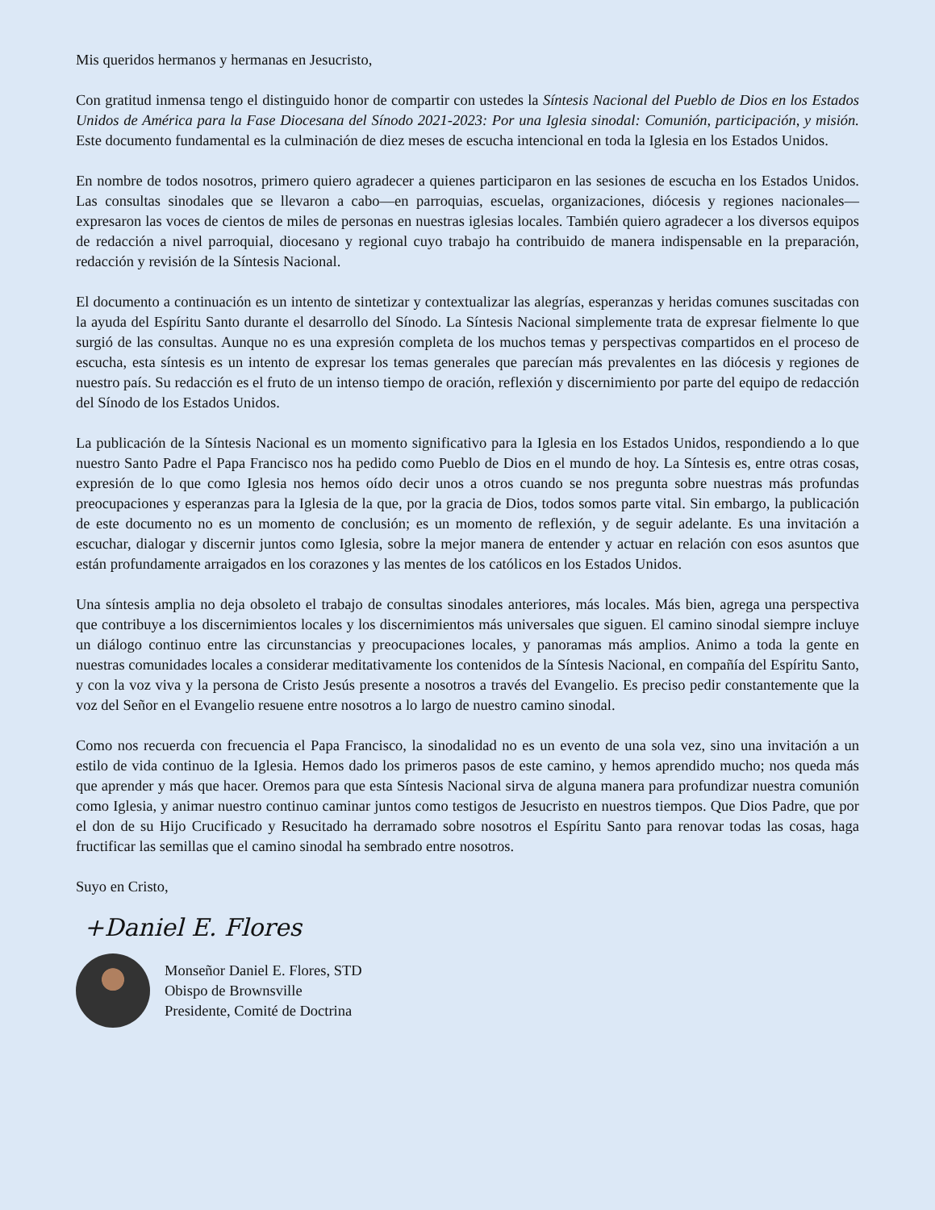Mis queridos hermanos y hermanas en Jesucristo,
Con gratitud inmensa tengo el distinguido honor de compartir con ustedes la Síntesis Nacional del Pueblo de Dios en los Estados Unidos de América para la Fase Diocesana del Sínodo 2021-2023: Por una Iglesia sinodal: Comunión, participación, y misión. Este documento fundamental es la culminación de diez meses de escucha intencional en toda la Iglesia en los Estados Unidos.
En nombre de todos nosotros, primero quiero agradecer a quienes participaron en las sesiones de escucha en los Estados Unidos. Las consultas sinodales que se llevaron a cabo—en parroquias, escuelas, organizaciones, diócesis y regiones nacionales—expresaron las voces de cientos de miles de personas en nuestras iglesias locales. También quiero agradecer a los diversos equipos de redacción a nivel parroquial, diocesano y regional cuyo trabajo ha contribuido de manera indispensable en la preparación, redacción y revisión de la Síntesis Nacional.
El documento a continuación es un intento de sintetizar y contextualizar las alegrías, esperanzas y heridas comunes suscitadas con la ayuda del Espíritu Santo durante el desarrollo del Sínodo. La Síntesis Nacional simplemente trata de expresar fielmente lo que surgió de las consultas. Aunque no es una expresión completa de los muchos temas y perspectivas compartidos en el proceso de escucha, esta síntesis es un intento de expresar los temas generales que parecían más prevalentes en las diócesis y regiones de nuestro país. Su redacción es el fruto de un intenso tiempo de oración, reflexión y discernimiento por parte del equipo de redacción del Sínodo de los Estados Unidos.
La publicación de la Síntesis Nacional es un momento significativo para la Iglesia en los Estados Unidos, respondiendo a lo que nuestro Santo Padre el Papa Francisco nos ha pedido como Pueblo de Dios en el mundo de hoy. La Síntesis es, entre otras cosas, expresión de lo que como Iglesia nos hemos oído decir unos a otros cuando se nos pregunta sobre nuestras más profundas preocupaciones y esperanzas para la Iglesia de la que, por la gracia de Dios, todos somos parte vital. Sin embargo, la publicación de este documento no es un momento de conclusión; es un momento de reflexión, y de seguir adelante. Es una invitación a escuchar, dialogar y discernir juntos como Iglesia, sobre la mejor manera de entender y actuar en relación con esos asuntos que están profundamente arraigados en los corazones y las mentes de los católicos en los Estados Unidos.
Una síntesis amplia no deja obsoleto el trabajo de consultas sinodales anteriores, más locales. Más bien, agrega una perspectiva que contribuye a los discernimientos locales y los discernimientos más universales que siguen. El camino sinodal siempre incluye un diálogo continuo entre las circunstancias y preocupaciones locales, y panoramas más amplios. Animo a toda la gente en nuestras comunidades locales a considerar meditativamente los contenidos de la Síntesis Nacional, en compañía del Espíritu Santo, y con la voz viva y la persona de Cristo Jesús presente a nosotros a través del Evangelio. Es preciso pedir constantemente que la voz del Señor en el Evangelio resuene entre nosotros a lo largo de nuestro camino sinodal.
Como nos recuerda con frecuencia el Papa Francisco, la sinodalidad no es un evento de una sola vez, sino una invitación a un estilo de vida continuo de la Iglesia. Hemos dado los primeros pasos de este camino, y hemos aprendido mucho; nos queda más que aprender y más que hacer. Oremos para que esta Síntesis Nacional sirva de alguna manera para profundizar nuestra comunión como Iglesia, y animar nuestro continuo caminar juntos como testigos de Jesucristo en nuestros tiempos. Que Dios Padre, que por el don de su Hijo Crucificado y Resucitado ha derramado sobre nosotros el Espíritu Santo para renovar todas las cosas, haga fructificar las semillas que el camino sinodal ha sembrado entre nosotros.
Suyo en Cristo,
+Daniel E. Flores
Monseñor Daniel E. Flores, STD
Obispo de Brownsville
Presidente, Comité de Doctrina